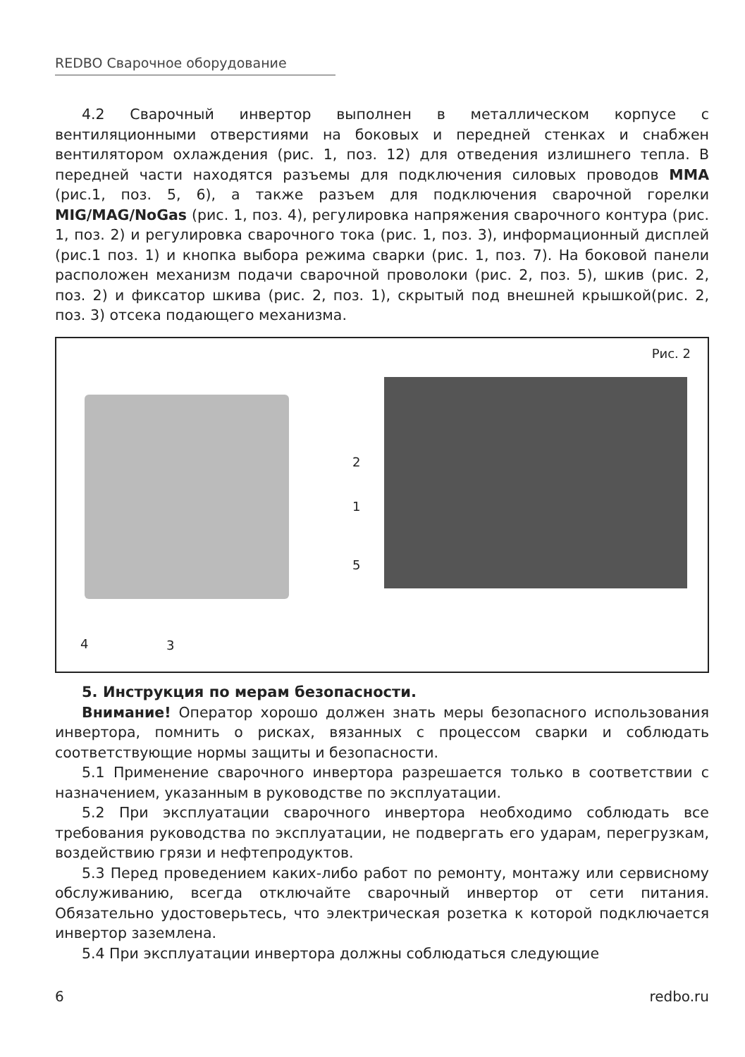REDBO Сварочное оборудование
4.2 Сварочный инвертор выполнен в металлическом корпусе с вентиляционными отверстиями на боковых и передней стенках и снабжен вентилятором охлаждения (рис. 1, поз. 12) для отведения излишнего тепла. В передней части находятся разъемы для подключения силовых проводов MMA (рис.1, поз. 5, 6), а также разъем для подключения сварочной горелки MIG/MAG/NoGas (рис. 1, поз. 4), регулировка напряжения сварочного контура (рис. 1, поз. 2) и регулировка сварочного тока (рис. 1, поз. 3), информационный дисплей (рис.1 поз. 1) и кнопка выбора режима сварки (рис. 1, поз. 7). На боковой панели расположен механизм подачи сварочной проволоки (рис. 2, поз. 5), шкив (рис. 2, поз. 2) и фиксатор шкива (рис. 2, поз. 1), скрытый под внешней крышкой(рис. 2, поз. 3) отсека подающего механизма.
Рис. 2
2
1
5
4 3
5. Инструкция по мерам безопасности.
Внимание! Оператор хорошо должен знать меры безопасного использования инвертора, помнить о рисках, вязанных с процессом сварки и соблюдать соответствующие нормы защиты и безопасности.
5.1 Применение сварочного инвертора разрешается только в соответствии с назначением, указанным в руководстве по эксплуатации.
5.2 При эксплуатации сварочного инвертора необходимо соблюдать все требования руководства по эксплуатации, не подвергать его ударам, перегрузкам, воздействию грязи и нефтепродуктов.
5.3 Перед проведением каких-либо работ по ремонту, монтажу или сервисному обслуживанию, всегда отключайте сварочный инвертор от сети питания. Обязательно удостоверьтесь, что электрическая розетка к которой подключается инвертор заземлена.
5.4 При эксплуатации инвертора должны соблюдаться следующие
6 redbo.ru